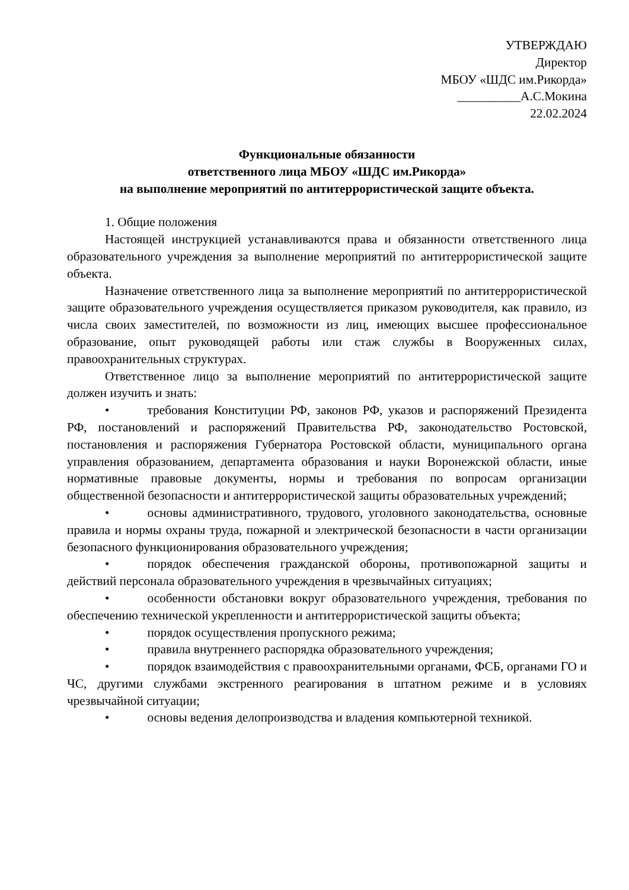УТВЕРЖДАЮ
Директор
МБОУ «ШДС им.Рикорда»
__________А.С.Мокина
22.02.2024
Функциональные обязанности
ответственного лица МБОУ «ШДС им.Рикорда»
на выполнение мероприятий по антитеррористической защите объекта.
1. Общие положения
Настоящей инструкцией устанавливаются права и обязанности ответственного лица образовательного учреждения за выполнение мероприятий по антитеррористической защите объекта.
Назначение ответственного лица за выполнение мероприятий по антитеррористической защите образовательного учреждения осуществляется приказом руководителя, как правило, из числа своих заместителей, по возможности из лиц, имеющих высшее профессиональное образование, опыт руководящей работы или стаж службы в Вооруженных силах, правоохранительных структурах.
Ответственное лицо за выполнение мероприятий по антитеррористической защите должен изучить и знать:
• требования Конституции РФ, законов РФ, указов и распоряжений Президента РФ, постановлений и распоряжений Правительства РФ, законодательство Ростовской, постановления и распоряжения Губернатора Ростовской области, муниципального органа управления образованием, департамента образования и науки Воронежской области, иные нормативные правовые документы, нормы и требования по вопросам организации общественной безопасности и антитеррористической защиты образовательных учреждений;
• основы административного, трудового, уголовного законодательства, основные правила и нормы охраны труда, пожарной и электрической безопасности в части организации безопасного функционирования образовательного учреждения;
• порядок обеспечения гражданской обороны, противопожарной защиты и действий персонала образовательного учреждения в чрезвычайных ситуациях;
• особенности обстановки вокруг образовательного учреждения, требования по обеспечению технической укрепленности и антитеррористической защиты объекта;
• порядок осуществления пропускного режима;
• правила внутреннего распорядка образовательного учреждения;
• порядок взаимодействия с правоохранительными органами, ФСБ, органами ГО и ЧС, другими службами экстренного реагирования в штатном режиме и в условиях чрезвычайной ситуации;
• основы ведения делопроизводства и владения компьютерной техникой.